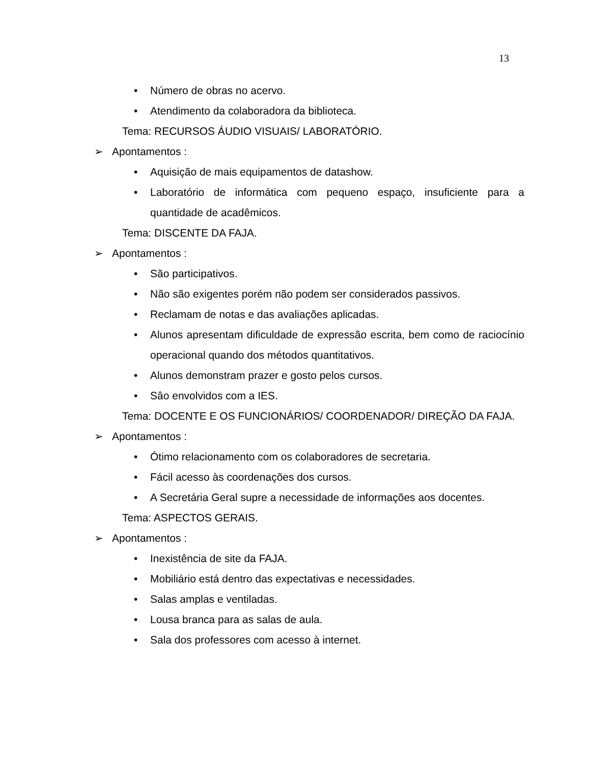13
• Número de obras no acervo.
• Atendimento da colaboradora da biblioteca.
Tema: RECURSOS ÁUDIO VISUAIS/ LABORATÓRIO.
➢ Apontamentos :
• Aquisição de mais equipamentos de datashow.
• Laboratório de informática com pequeno espaço, insuficiente para a quantidade de acadêmicos.
Tema: DISCENTE DA FAJA.
➢ Apontamentos :
• São participativos.
• Não são exigentes porém não podem ser considerados passivos.
• Reclamam de notas e das avaliações aplicadas.
• Alunos apresentam dificuldade de expressão escrita, bem como de raciocínio operacional quando dos métodos quantitativos.
• Alunos demonstram prazer e gosto pelos cursos.
• Sâo envolvidos com a IES.
Tema: DOCENTE E OS FUNCIONÁRIOS/ COORDENADOR/ DIREÇÃO DA FAJA.
➢ Apontamentos :
• Ótimo relacionamento com os colaboradores de secretaria.
• Fácil acesso às coordenações dos cursos.
• A Secretária Geral supre a necessidade de informações aos docentes.
Tema: ASPECTOS GERAIS.
➢ Apontamentos :
• Inexistência de site da FAJA.
• Mobiliário está dentro das expectativas e necessidades.
• Salas amplas e ventiladas.
• Lousa branca para as salas de aula.
• Sala dos professores com acesso à internet.